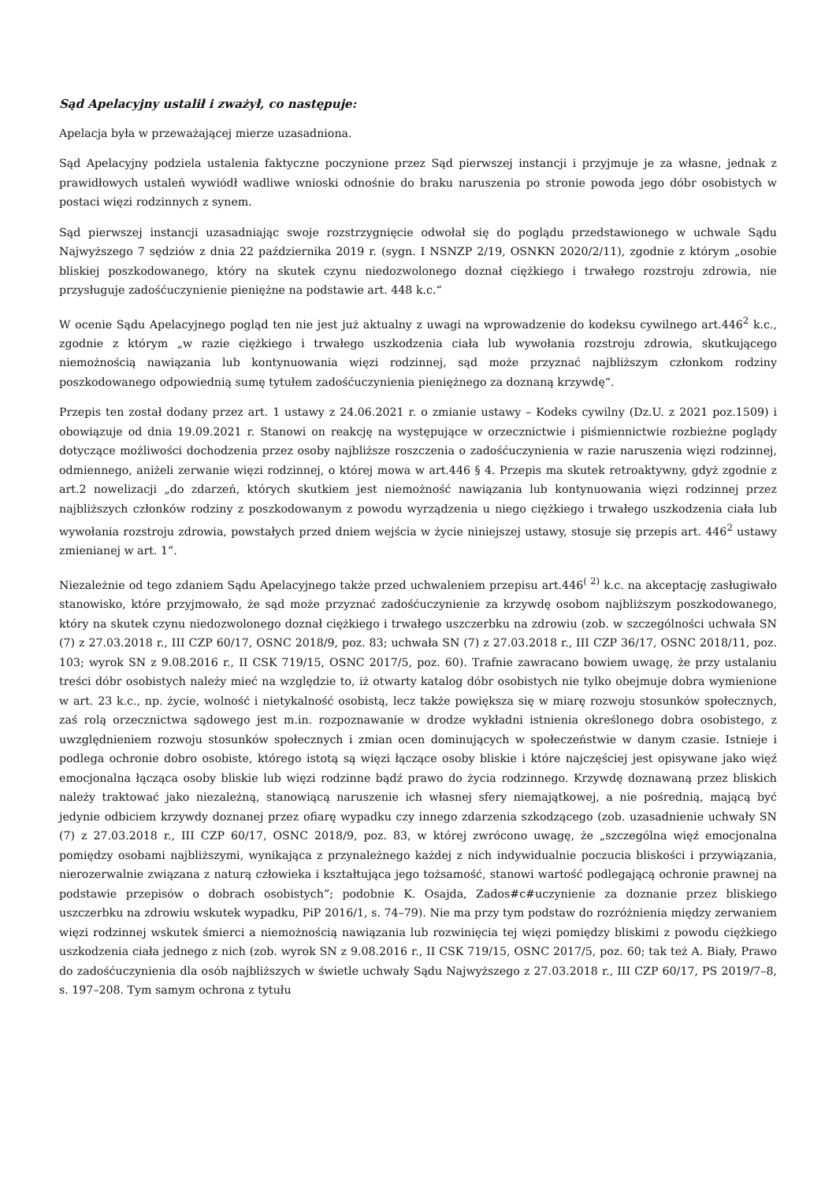Sąd Apelacyjny ustalił i zważył, co następuje:
Apelacja była w przeważającej mierze uzasadniona.
Sąd Apelacyjny podziela ustalenia faktyczne poczynione przez Sąd pierwszej instancji i przyjmuje je za własne, jednak z prawidłowych ustaleń wywiódł wadliwe wnioski odnośnie do braku naruszenia po stronie powoda jego dóbr osobistych w postaci więzi rodzinnych z synem.
Sąd pierwszej instancji uzasadniając swoje rozstrzygnięcie odwołał się do poglądu przedstawionego w uchwale Sądu Najwyższego 7 sędziów z dnia 22 października 2019 r. (sygn. I NSNZP 2/19, OSNKN 2020/2/11), zgodnie z którym „osobie bliskiej poszkodowanego, który na skutek czynu niedozwolonego doznał ciężkiego i trwałego rozstroju zdrowia, nie przysługuje zadośćuczynienie pieniężne na podstawie art. 448 k.c.“
W ocenie Sądu Apelacyjnego pogląd ten nie jest już aktualny z uwagi na wprowadzenie do kodeksu cywilnego art.446<sup>2</sup> k.c., zgodnie z którym „w razie ciężkiego i trwałego uszkodzenia ciała lub wywołania rozstroju zdrowia, skutkującego niemożnością nawiązania lub kontynuowania więzi rodzinnej, sąd może przyznać najbliższym członkom rodziny poszkodowanego odpowiednią sumę tytułem zadośćuczynienia pieniężnego za doznaną krzywdę“.
Przepis ten został dodany przez art. 1 ustawy z 24.06.2021 r. o zmianie ustawy – Kodeks cywilny (Dz.U. z 2021 poz.1509) i obowiązuje od dnia 19.09.2021 r. Stanowi on reakcję na występujące w orzecznictwie i piśmiennictwie rozbieżne poglądy dotyczące możliwości dochodzenia przez osoby najbliższe roszczenia o zadośćuczynienia w razie naruszenia więzi rodzinnej, odmiennego, aniżeli zerwanie więzi rodzinnej, o której mowa w art.446 § 4. Przepis ma skutek retroaktywny, gdyż zgodnie z art.2 nowelizacji „do zdarzeń, których skutkiem jest niemożność nawiązania lub kontynuowania więzi rodzinnej przez najbliższych członków rodziny z poszkodowanym z powodu wyrządzenia u niego ciężkiego i trwałego uszkodzenia ciała lub wywołania rozstroju zdrowia, powstałych przed dniem wejścia w życie niniejszej ustawy, stosuje się przepis art. 446<sup>2</sup> ustawy zmienianej w art. 1”.
Niezależnie od tego zdaniem Sądu Apelacyjnego także przed uchwaleniem przepisu art.446<sup>( 2)</sup> k.c. na akceptację zasługiwało stanowisko, które przyjmowało, że sąd może przyznać zadośćuczynienie za krzywdę osobom najbliższym poszkodowanego, który na skutek czynu niedozwolonego doznał ciężkiego i trwałego uszczerbku na zdrowiu (zob. w szczególności uchwała SN (7) z 27.03.2018 r., III CZP 60/17, OSNC 2018/9, poz. 83; uchwała SN (7) z 27.03.2018 r., III CZP 36/17, OSNC 2018/11, poz. 103; wyrok SN z 9.08.2016 r., II CSK 719/15, OSNC 2017/5, poz. 60). Trafnie zawracano bowiem uwagę, że przy ustalaniu treści dóbr osobistych należy mieć na względzie to, iż otwarty katalog dóbr osobistych nie tylko obejmuje dobra wymienione w art. 23 k.c., np. życie, wolność i nietykalność osobistą, lecz także powiększa się w miarę rozwoju stosunków społecznych, zaś rolą orzecznictwa sądowego jest m.in. rozpoznawanie w drodze wykładni istnienia określonego dobra osobistego, z uwzględnieniem rozwoju stosunków społecznych i zmian ocen dominujących w społeczeństwie w danym czasie. Istnieje i podlega ochronie dobro osobiste, którego istotą są więzi łączące osoby bliskie i które najczęściej jest opisywane jako więź emocjonalna łącząca osoby bliskie lub więzi rodzinne bądź prawo do życia rodzinnego. Krzywdę doznawaną przez bliskich należy traktować jako niezależną, stanowiącą naruszenie ich własnej sfery niemajątkowej, a nie pośrednią, mającą być jedynie odbiciem krzywdy doznanej przez ofiarę wypadku czy innego zdarzenia szkodzącego (zob. uzasadnienie uchwały SN (7) z 27.03.2018 r., III CZP 60/17, OSNC 2018/9, poz. 83, w której zwrócono uwagę, że „szczególna więź emocjonalna pomiędzy osobami najbliższymi, wynikająca z przynależnego każdej z nich indywidualnie poczucia bliskości i przywiązania, nierozerwalnie związana z naturą człowieka i kształtująca jego tożsamość, stanowi wartość podlegającą ochronie prawnej na podstawie przepisów o dobrach osobistych”; podobnie K. Osajda, Zados#c#uczynienie za doznanie przez bliskiego uszczerbku na zdrowiu wskutek wypadku, PiP 2016/1, s. 74–79). Nie ma przy tym podstaw do rozróżnienia między zerwaniem więzi rodzinnej wskutek śmierci a niemożnością nawiązania lub rozwinięcia tej więzi pomiędzy bliskimi z powodu ciężkiego uszkodzenia ciała jednego z nich (zob. wyrok SN z 9.08.2016 r., II CSK 719/15, OSNC 2017/5, poz. 60; tak też A. Biały, Prawo do zadośćuczynienia dla osób najbliższych w świetle uchwały Sądu Najwyższego z 27.03.2018 r., III CZP 60/17, PS 2019/7–8, s. 197–208. Tym samym ochrona z tytułu